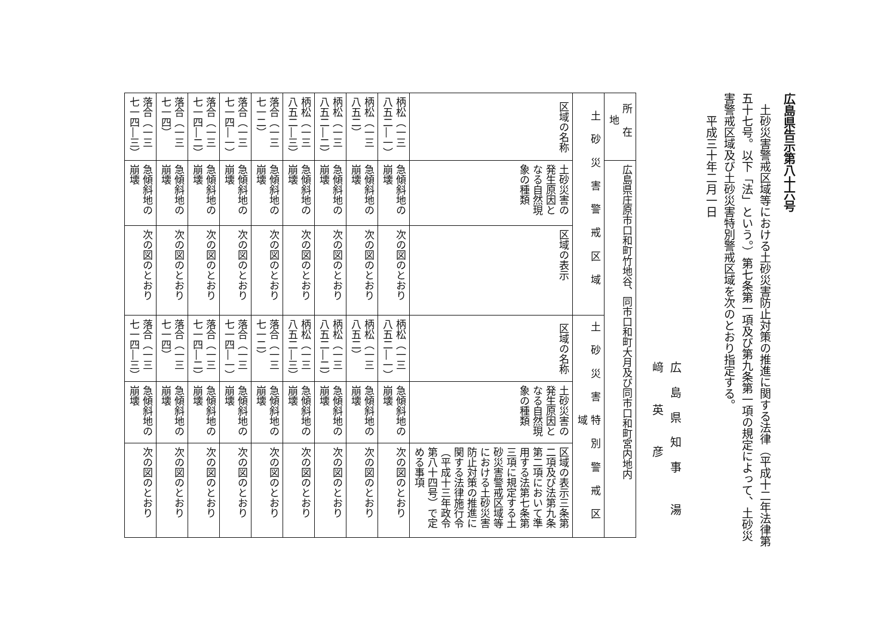広島県告示第八十六号
土砂災害警戒区域等における土砂災害防止対策の推進に関する法律（平成十二年法律第五十七号。以下「法」という。）第七条第一項及び第九条第一項の規定によって、土砂災害警戒区域及び土砂災害特別警戒区域を次のとおり指定する。
平成三十年二月一日
広島県知事 湯 﨑 英 彦
| 所在地 | 広島県庄原市口和町竹地谷、同市口和町大月及び同市口和町宮内地内 | | | | |
| 土砂災害警戒区域 | | | 土砂災害特別警戒区域 | | |
| 区域の名称 | 土砂災害の発生原因となる自然現象の種類 | 区域の表示 | 区域の名称 | 土砂災害の発生原因となる自然現象の種類 | 区域の表示三条第二項及び法第九条第二項において準用する法第七条第三項に規定する土砂災害警戒区域等における土砂災害防止対策の推進に関する法律施行令（平成十三年政令第八十四号）で定める事項 |
| 柄松（一三八五二―一） | 急傾斜地の崩壊 | 次の図のとおり | 柄松（一三八五二―一） | 急傾斜地の崩壊 | 次の図のとおり |
| 柄松（一三八五二） | 急傾斜地の崩壊 | 次の図のとおり | 柄松（一三八五二） | 急傾斜地の崩壊 | 次の図のとおり |
| 柄松（一三八五二―二） | 急傾斜地の崩壊 | 次の図のとおり | 柄松（一三八五二―二） | 急傾斜地の崩壊 | 次の図のとおり |
| 柄松（一三八五二―三） | 急傾斜地の崩壊 | 次の図のとおり | 柄松（一三八五二―三） | 急傾斜地の崩壊 | 次の図のとおり |
| 落合（一三七一二） | 急傾斜地の崩壊 | 次の図のとおり | 落合（一三七一二） | 急傾斜地の崩壊 | 次の図のとおり |
| 落合（一三七一四―一） | 急傾斜地の崩壊 | 次の図のとおり | 落合（一三七一四―一） | 急傾斜地の崩壊 | 次の図のとおり |
| 落合（一三七一四―二） | 急傾斜地の崩壊 | 次の図のとおり | 落合（一三七一四―二） | 急傾斜地の崩壊 | 次の図のとおり |
| 落合（一三七一四） | 急傾斜地の崩壊 | 次の図のとおり | 落合（一三七一四） | 急傾斜地の崩壊 | 次の図のとおり |
| 落合（一三七一四―三） | 急傾斜地の崩壊 | 次の図のとおり | 落合（一三七一四―三） | 急傾斜地の崩壊 | 次の図のとおり |